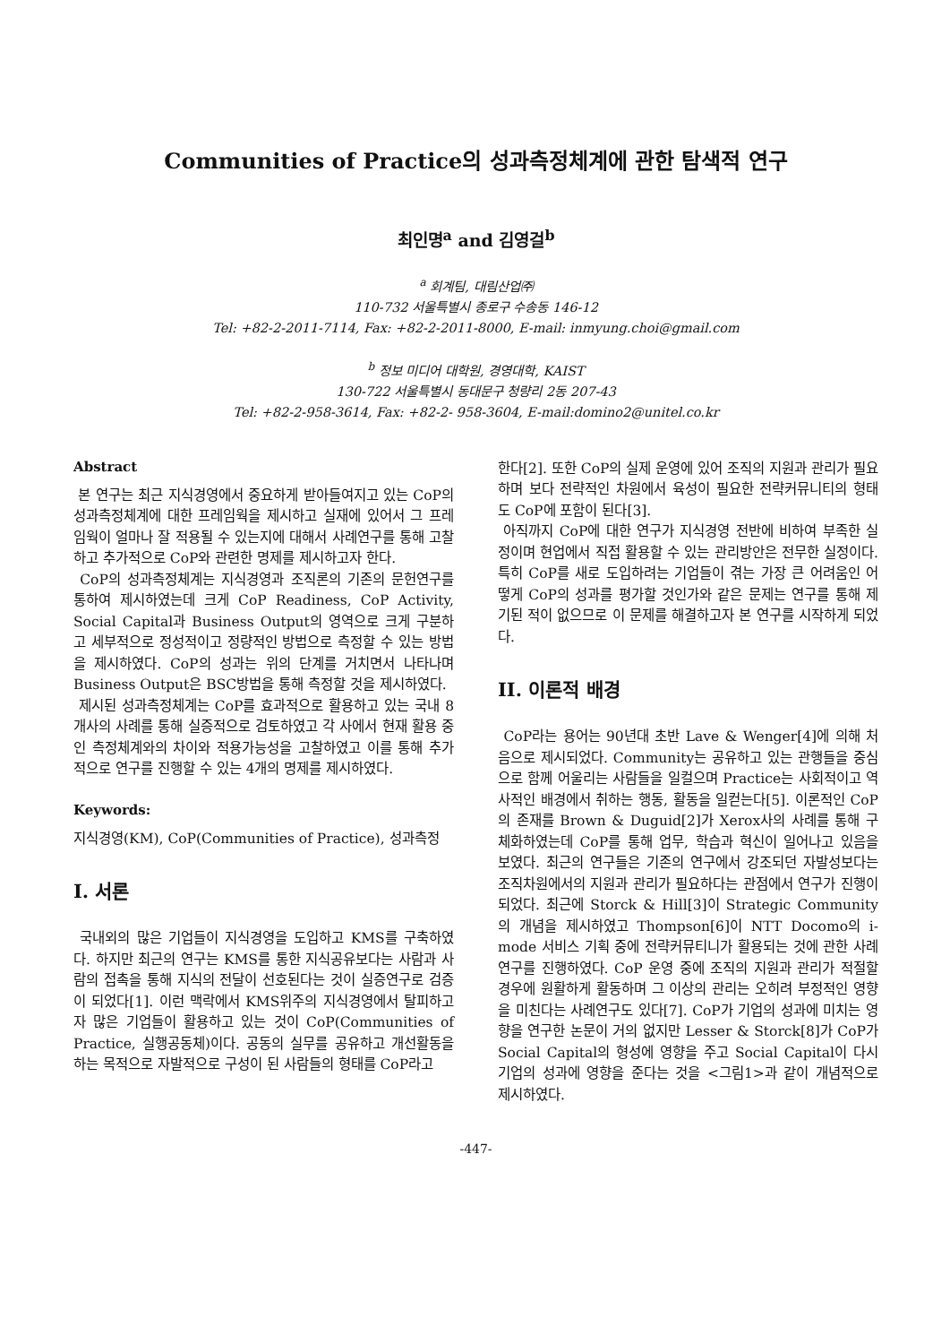Communities of Practice의 성과측정체계에 관한 탐색적 연구
최인명<sup>a</sup> and 김영걸<sup>b</sup>
<sup>a</sup> 회계팀, 대림산업㈜
110-732 서울특별시 종로구 수송동 146-12
Tel: +82-2-2011-7114, Fax: +82-2-2011-8000, E-mail: inmyung.choi@gmail.com
<sup>b</sup> 정보 미디어 대학원, 경영대학, KAIST
130-722 서울특별시 동대문구 청량리 2동 207-43
Tel: +82-2-958-3614, Fax: +82-2- 958-3604, E-mail:domino2@unitel.co.kr
Abstract
본 연구는 최근 지식경영에서 중요하게 받아들여지고 있는 CoP의 성과측정체계에 대한 프레임웍을 제시하고 실재에 있어서 그 프레임웍이 얼마나 잘 적용될 수 있는지에 대해서 사례연구를 통해 고찰하고 추가적으로 CoP와 관련한 명제를 제시하고자 한다.
CoP의 성과측정체계는 지식경영과 조직론의 기존의 문헌연구를 통하여 제시하였는데 크게 CoP Readiness, CoP Activity, Social Capital과 Business Output의 영역으로 크게 구분하고 세부적으로 정성적이고 정량적인 방법으로 측정할 수 있는 방법을 제시하였다. CoP의 성과는 위의 단계를 거치면서 나타나며 Business Output은 BSC방법을 통해 측정할 것을 제시하였다.
제시된 성과측정체계는 CoP를 효과적으로 활용하고 있는 국내 8개사의 사례를 통해 실증적으로 검토하였고 각 사에서 현재 활용 중인 측정체계와의 차이와 적용가능성을 고찰하였고 이를 통해 추가적으로 연구를 진행할 수 있는 4개의 명제를 제시하였다.
Keywords:
지식경영(KM), CoP(Communities of Practice), 성과측정
I. 서론
국내외의 많은 기업들이 지식경영을 도입하고 KMS를 구축하였다. 하지만 최근의 연구는 KMS를 통한 지식공유보다는 사람과 사람의 접촉을 통해 지식의 전달이 선호된다는 것이 실증연구로 검증이 되었다[1]. 이런 맥락에서 KMS위주의 지식경영에서 탈피하고자 많은 기업들이 활용하고 있는 것이 CoP(Communities of Practice, 실행공동체)이다. 공동의 실무를 공유하고 개선활동을 하는 목적으로 자발적으로 구성이 된 사람들의 형태를 CoP라고
한다[2]. 또한 CoP의 실제 운영에 있어 조직의 지원과 관리가 필요하며 보다 전략적인 차원에서 육성이 필요한 전략커뮤니티의 형태도 CoP에 포함이 된다[3].
아직까지 CoP에 대한 연구가 지식경영 전반에 비하여 부족한 실정이며 현업에서 직접 활용할 수 있는 관리방안은 전무한 실정이다. 특히 CoP를 새로 도입하려는 기업들이 겪는 가장 큰 어려움인 어떻게 CoP의 성과를 평가할 것인가와 같은 문제는 연구를 통해 제기된 적이 없으므로 이 문제를 해결하고자 본 연구를 시작하게 되었다.
II. 이론적 배경
CoP라는 용어는 90년대 초반 Lave & Wenger[4]에 의해 처음으로 제시되었다. Community는 공유하고 있는 관행들을 중심으로 함께 어울리는 사람들을 일컬으며 Practice는 사회적이고 역사적인 배경에서 취하는 행동, 활동을 일컫는다[5]. 이론적인 CoP의 존재를 Brown & Duguid[2]가 Xerox사의 사례를 통해 구체화하였는데 CoP를 통해 업무, 학습과 혁신이 일어나고 있음을 보였다. 최근의 연구들은 기존의 연구에서 강조되던 자발성보다는 조직차원에서의 지원과 관리가 필요하다는 관점에서 연구가 진행이 되었다. 최근에 Storck & Hill[3]이 Strategic Community의 개념을 제시하였고 Thompson[6]이 NTT Docomo의 i-mode 서비스 기획 중에 전략커뮤티니가 활용되는 것에 관한 사례연구를 진행하였다. CoP 운영 중에 조직의 지원과 관리가 적절할 경우에 원활하게 활동하며 그 이상의 관리는 오히려 부정적인 영향을 미친다는 사례연구도 있다[7]. CoP가 기업의 성과에 미치는 영향을 연구한 논문이 거의 없지만 Lesser & Storck[8]가 CoP가 Social Capital의 형성에 영향을 주고 Social Capital이 다시 기업의 성과에 영향을 준다는 것을 <그림1>과 같이 개념적으로 제시하였다.
-447-